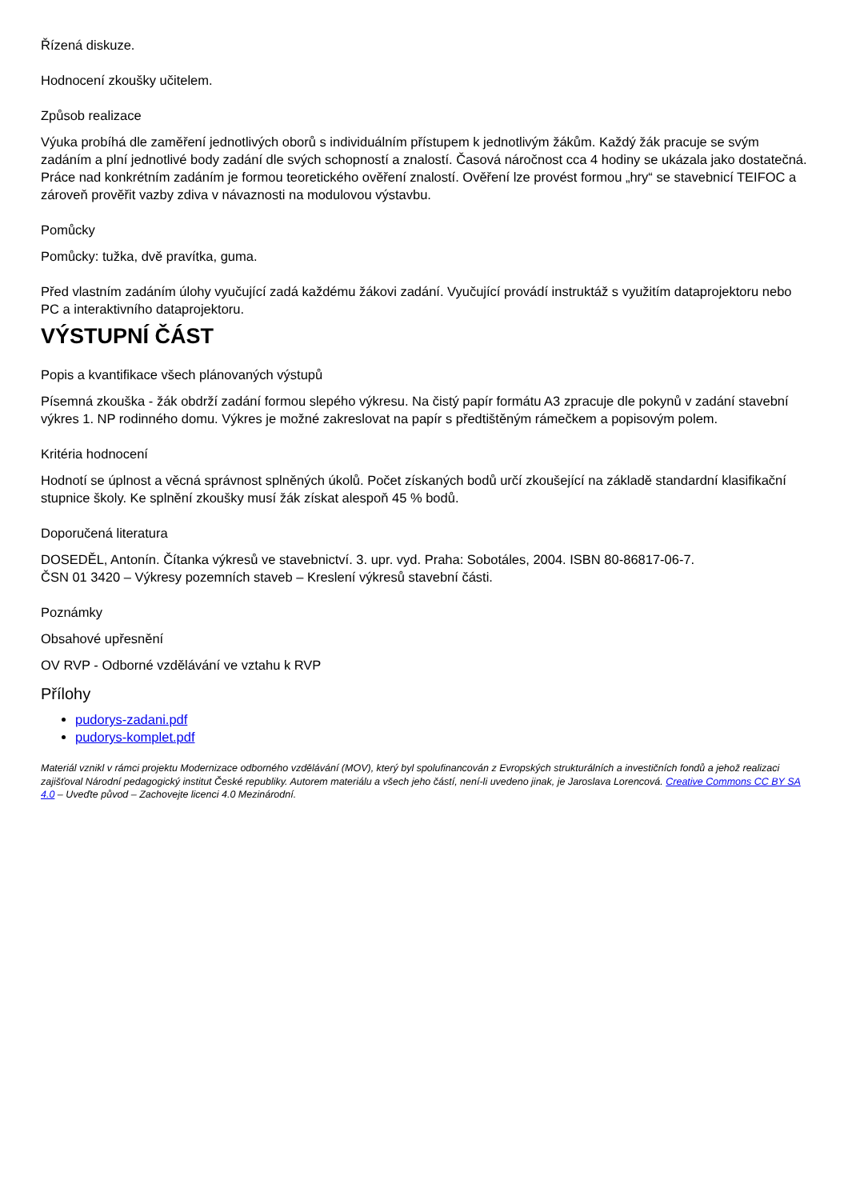Řízená diskuze.
Hodnocení zkoušky učitelem.
Způsob realizace
Výuka probíhá dle zaměření jednotlivých oborů s individuálním přístupem k jednotlivým žákům. Každý žák pracuje se svým zadáním a plní jednotlivé body zadání dle svých schopností a znalostí. Časová náročnost cca 4 hodiny se ukázala jako dostatečná. Práce nad konkrétním zadáním je formou teoretického ověření znalostí. Ověření lze provést formou „hry“ se stavebnicí TEIFOC a zároveň prověřit vazby zdiva v návaznosti na modulovou výstavbu.
Pomůcky
Pomůcky: tužka, dvě pravítka, guma.
Před vlastním zadáním úlohy vyučující zadá každému žákovi zadání. Vyučující provádí instruktáž s využitím dataprojektoru nebo PC a interaktivního dataprojektoru.
VÝSTUPNÍ ČÁST
Popis a kvantifikace všech plánovaných výstupů
Písemná zkouška - žák obdrží zadání formou slepého výkresu. Na čistý papír formátu A3 zpracuje dle pokynů v zadání stavební výkres 1. NP rodinného domu. Výkres je možné zakreslovat na papír s předtištěným rámečkem a popisovým polem.
Kritéria hodnocení
Hodnotí se úplnost a věcná správnost splněných úkolů. Počet získaných bodů určí zkoušející na základě standardní klasifikační stupnice školy. Ke splnění zkoušky musí žák získat alespoň 45 % bodů.
Doporučená literatura
DOSEDĚL, Antonín. Čítanka výkresů ve stavebnictví. 3. upr. vyd. Praha: Sobotáles, 2004. ISBN 80-86817-06-7.
ČSN 01 3420 – Výkresy pozemních staveb – Kreslení výkresů stavební části.
Poznámky
Obsahové upřesnění
OV RVP - Odborné vzdělávání ve vztahu k RVP
Přílohy
pudorys-zadani.pdf
pudorys-komplet.pdf
Materiál vznikl v rámci projektu Modernizace odborného vzdělávání (MOV), který byl spolufinancován z Evropských strukturálních a investičních fondů a jehož realizaci zajišťoval Národní pedagogický institut České republiky. Autorem materiálu a všech jeho částí, není-li uvedeno jinak, je Jaroslava Lorencová. Creative Commons CC BY SA 4.0 – Uveďte původ – Zachovejte licenci 4.0 Mezinárodní.